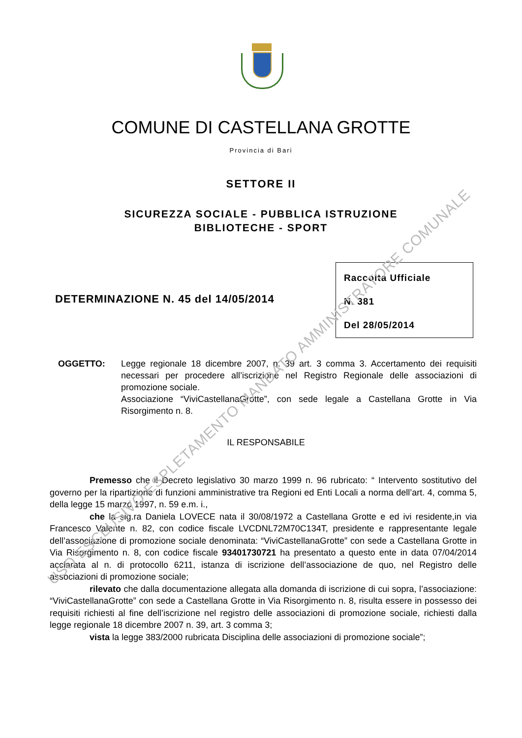COMUNE DI CASTELLANA GROTTE
Provincia di Bari
SETTORE II
SICUREZZA SOCIALE - PUBBLICA ISTRUZIONE
BIBLIOTECHE - SPORT
DETERMINAZIONE N. 45 del 14/05/2014
Raccolta Ufficiale
N. 381
Del 28/05/2014
OGGETTO: Legge regionale 18 dicembre 2007, n. 39 art. 3 comma 3. Accertamento dei requisiti necessari per procedere all’iscrizione nel Registro Regionale delle associazioni di promozione sociale.
Associazione “ViviCastellanaGrotte”, con sede legale a Castellana Grotte in Via Risorgimento n. 8.
IL RESPONSABILE
Premesso che il Decreto legislativo 30 marzo 1999 n. 96 rubricato: “ Intervento sostitutivo del governo per la ripartizione di funzioni amministrative tra Regioni ed Enti Locali a norma dell’art. 4, comma 5, della legge 15 marzo 1997, n. 59 e.m. i.,
che la sig.ra Daniela LOVECE nata il 30/08/1972 a Castellana Grotte e ed ivi residente,in via Francesco Valente n. 82, con codice fiscale LVCDNL72M70C134T, presidente e rappresentante legale dell’associazione di promozione sociale denominata: “ViviCastellanaGrotte” con sede a Castellana Grotte in Via Risorgimento n. 8, con codice fiscale 93401730721 ha presentato a questo ente in data 07/04/2014 acclarata al n. di protocollo 6211, istanza di iscrizione dell’associazione de quo, nel Registro delle associazioni di promozione sociale;
rilevato che dalla documentazione allegata alla domanda di iscrizione di cui sopra, l’associazione: “ViviCastellanaGrotte” con sede a Castellana Grotte in Via Risorgimento n. 8, risulta essere in possesso dei requisiti richiesti al fine dell’iscrizione nel registro delle associazioni di promozione sociale, richiesti dalla legge regionale 18 dicembre 2007 n. 39, art. 3 comma 3;
vista la legge 383/2000 rubricata Disciplina delle associazioni di promozione sociale”;
USO ESCLUSIVO ESPLETAMENTO MANDATO AMMINISTRATORE COMUNALE